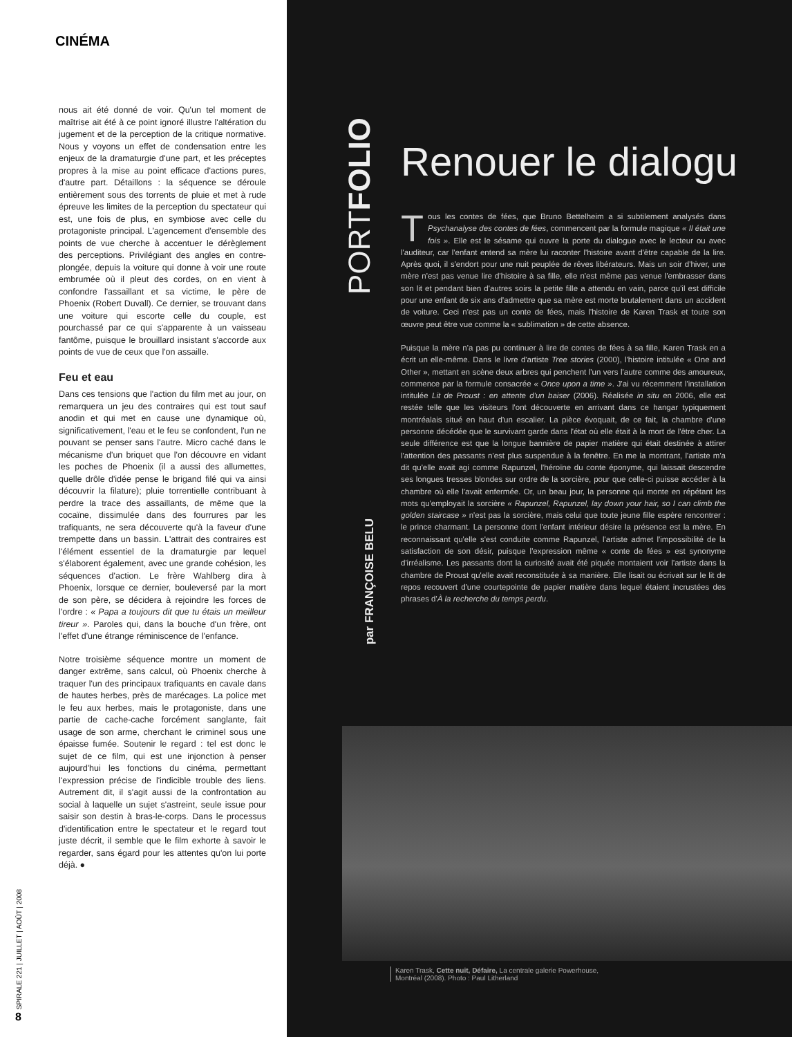CINÉMA
nous ait été donné de voir. Qu'un tel moment de maîtrise ait été à ce point ignoré illustre l'altération du jugement et de la perception de la critique normative. Nous y voyons un effet de condensation entre les enjeux de la dramaturgie d'une part, et les préceptes propres à la mise au point efficace d'actions pures, d'autre part. Détaillons : la séquence se déroule entièrement sous des torrents de pluie et met à rude épreuve les limites de la perception du spectateur qui est, une fois de plus, en symbiose avec celle du protagoniste principal. L'agencement d'ensemble des points de vue cherche à accentuer le dérèglement des perceptions. Privilégiant des angles en contre-plongée, depuis la voiture qui donne à voir une route embrumée où il pleut des cordes, on en vient à confondre l'assaillant et sa victime, le père de Phoenix (Robert Duvall). Ce dernier, se trouvant dans une voiture qui escorte celle du couple, est pourchassé par ce qui s'apparente à un vaisseau fantôme, puisque le brouillard insistant s'accorde aux points de vue de ceux que l'on assaille.
Feu et eau
Dans ces tensions que l'action du film met au jour, on remarquera un jeu des contraires qui est tout sauf anodin et qui met en cause une dynamique où, significativement, l'eau et le feu se confondent, l'un ne pouvant se penser sans l'autre. Micro caché dans le mécanisme d'un briquet que l'on découvre en vidant les poches de Phoenix (il a aussi des allumettes, quelle drôle d'idée pense le brigand filé qui va ainsi découvrir la filature); pluie torrentielle contribuant à perdre la trace des assaillants, de même que la cocaïne, dissimulée dans des fourrures par les trafiquants, ne sera découverte qu'à la faveur d'une trempette dans un bassin. L'attrait des contraires est l'élément essentiel de la dramaturgie par lequel s'élaborent également, avec une grande cohésion, les séquences d'action. Le frère Wahlberg dira à Phoenix, lorsque ce dernier, bouleversé par la mort de son père, se décidera à rejoindre les forces de l'ordre : « Papa a toujours dit que tu étais un meilleur tireur ». Paroles qui, dans la bouche d'un frère, ont l'effet d'une étrange réminiscence de l'enfance.
Notre troisième séquence montre un moment de danger extrême, sans calcul, où Phoenix cherche à traquer l'un des principaux trafiquants en cavale dans de hautes herbes, près de marécages. La police met le feu aux herbes, mais le protagoniste, dans une partie de cache-cache forcément sanglante, fait usage de son arme, cherchant le criminel sous une épaisse fumée. Soutenir le regard : tel est donc le sujet de ce film, qui est une injonction à penser aujourd'hui les fonctions du cinéma, permettant l'expression précise de l'indicible trouble des liens. Autrement dit, il s'agit aussi de la confrontation au social à laquelle un sujet s'astreint, seule issue pour saisir son destin à bras-le-corps. Dans le processus d'identification entre le spectateur et le regard tout juste décrit, il semble que le film exhorte à savoir le regarder, sans égard pour les attentes qu'on lui porte déjà. ●
SPIRALE 221 | JUILLET | AOÛT | 2008
8
PORTFOLIO
Renouer le dialogu
Tous les contes de fées, que Bruno Bettelheim a si subtilement analysés dans Psychanalyse des contes de fées, commencent par la formule magique « Il était une fois ». Elle est le sésame qui ouvre la porte du dialogue avec le lecteur ou avec l'auditeur, car l'enfant entend sa mère lui raconter l'histoire avant d'être capable de la lire. Après quoi, il s'endort pour une nuit peuplée de rêves libérateurs. Mais un soir d'hiver, une mère n'est pas venue lire d'histoire à sa fille, elle n'est même pas venue l'embrasser dans son lit et pendant bien d'autres soirs la petite fille a attendu en vain, parce qu'il est difficile pour une enfant de six ans d'admettre que sa mère est morte brutalement dans un accident de voiture. Ceci n'est pas un conte de fées, mais l'histoire de Karen Trask et toute son œuvre peut être vue comme la « sublimation » de cette absence.
Puisque la mère n'a pas pu continuer à lire de contes de fées à sa fille, Karen Trask en a écrit un elle-même. Dans le livre d'artiste Tree stories (2000), l'histoire intitulée « One and Other », mettant en scène deux arbres qui penchent l'un vers l'autre comme des amoureux, commence par la formule consacrée « Once upon a time ». J'ai vu récemment l'installation intitulée Lit de Proust : en attente d'un baiser (2006). Réalisée in situ en 2006, elle est restée telle que les visiteurs l'ont découverte en arrivant dans ce hangar typiquement montréalais situé en haut d'un escalier. La pièce évoquait, de ce fait, la chambre d'une personne décédée que le survivant garde dans l'état où elle était à la mort de l'être cher. La seule différence est que la longue bannière de papier matière qui était destinée à attirer l'attention des passants n'est plus suspendue à la fenêtre. En me la montrant, l'artiste m'a dit qu'elle avait agi comme Rapunzel, l'héroïne du conte éponyme, qui laissait descendre ses longues tresses blondes sur ordre de la sorcière, pour que celle-ci puisse accéder à la chambre où elle l'avait enfermée. Or, un beau jour, la personne qui monte en répétant les mots qu'employait la sorcière « Rapunzel, Rapunzel, lay down your hair, so I can climb the golden staircase » n'est pas la sorcière, mais celui que toute jeune fille espère rencontrer : le prince charmant. La personne dont l'enfant intérieur désire la présence est la mère. En reconnaissant qu'elle s'est conduite comme Rapunzel, l'artiste admet l'impossibilité de la satisfaction de son désir, puisque l'expression même « conte de fées » est synonyme d'irréalisme. Les passants dont la curiosité avait été piquée montaient voir l'artiste dans la chambre de Proust qu'elle avait reconstituée à sa manière. Elle lisait ou écrivait sur le lit de repos recouvert d'une courtepointe de papier matière dans lequel étaient incrustées des phrases d'À la recherche du temps perdu.
par FRANÇOISE BELU
Karen Trask, Cette nuit, Défaire, La centrale galerie Powerhouse,
Montréal (2008). Photo : Paul Litherland